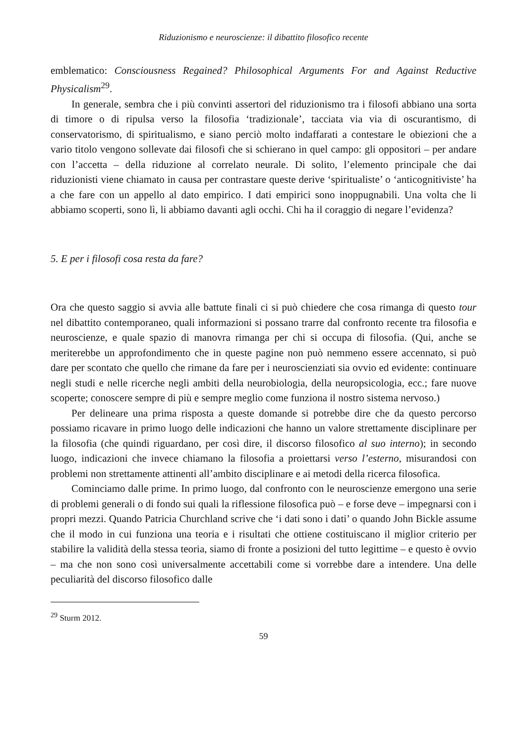Riduzionismo e neuroscienze: il dibattito filosofico recente
emblematico: Consciousness Regained? Philosophical Arguments For and Against Reductive Physicalism<sup>29</sup>.
In generale, sembra che i più convinti assertori del riduzionismo tra i filosofi abbiano una sorta di timore o di ripulsa verso la filosofia ‘tradizionale’, tacciata via via di oscurantismo, di conservatorismo, di spiritualismo, e siano perciò molto indaffarati a contestare le obiezioni che a vario titolo vengono sollevate dai filosofi che si schierano in quel campo: gli oppositori – per andare con l’accetta – della riduzione al correlato neurale. Di solito, l’elemento principale che dai riduzionisti viene chiamato in causa per contrastare queste derive ‘spiritualiste’ o ‘anticognitiviste’ ha a che fare con un appello al dato empirico. I dati empirici sono inoppugnabili. Una volta che li abbiamo scoperti, sono lì, li abbiamo davanti agli occhi. Chi ha il coraggio di negare l’evidenza?
5. E per i filosofi cosa resta da fare?
Ora che questo saggio si avvia alle battute finali ci si può chiedere che cosa rimanga di questo tour nel dibattito contemporaneo, quali informazioni si possano trarre dal confronto recente tra filosofia e neuroscienze, e quale spazio di manovra rimanga per chi si occupa di filosofia. (Qui, anche se meriterebbe un approfondimento che in queste pagine non può nemmeno essere accennato, si può dare per scontato che quello che rimane da fare per i neuroscienziati sia ovvio ed evidente: continuare negli studi e nelle ricerche negli ambiti della neurobiologia, della neuropsicologia, ecc.; fare nuove scoperte; conoscere sempre di più e sempre meglio come funziona il nostro sistema nervoso.)
Per delineare una prima risposta a queste domande si potrebbe dire che da questo percorso possiamo ricavare in primo luogo delle indicazioni che hanno un valore strettamente disciplinare per la filosofia (che quindi riguardano, per così dire, il discorso filosofico al suo interno); in secondo luogo, indicazioni che invece chiamano la filosofia a proiettarsi verso l’esterno, misurandosi con problemi non strettamente attinenti all’ambito disciplinare e ai metodi della ricerca filosofica.
Cominciamo dalle prime. In primo luogo, dal confronto con le neuroscienze emergono una serie di problemi generali o di fondo sui quali la riflessione filosofica può – e forse deve – impegnarsi con i propri mezzi. Quando Patricia Churchland scrive che ‘i dati sono i dati’ o quando John Bickle assume che il modo in cui funziona una teoria e i risultati che ottiene costituiscano il miglior criterio per stabilire la validità della stessa teoria, siamo di fronte a posizioni del tutto legittime – e questo è ovvio – ma che non sono così universalmente accettabili come si vorrebbe dare a intendere. Una delle peculiarità del discorso filosofico dalle
<sup>29</sup> Sturm 2012.
59